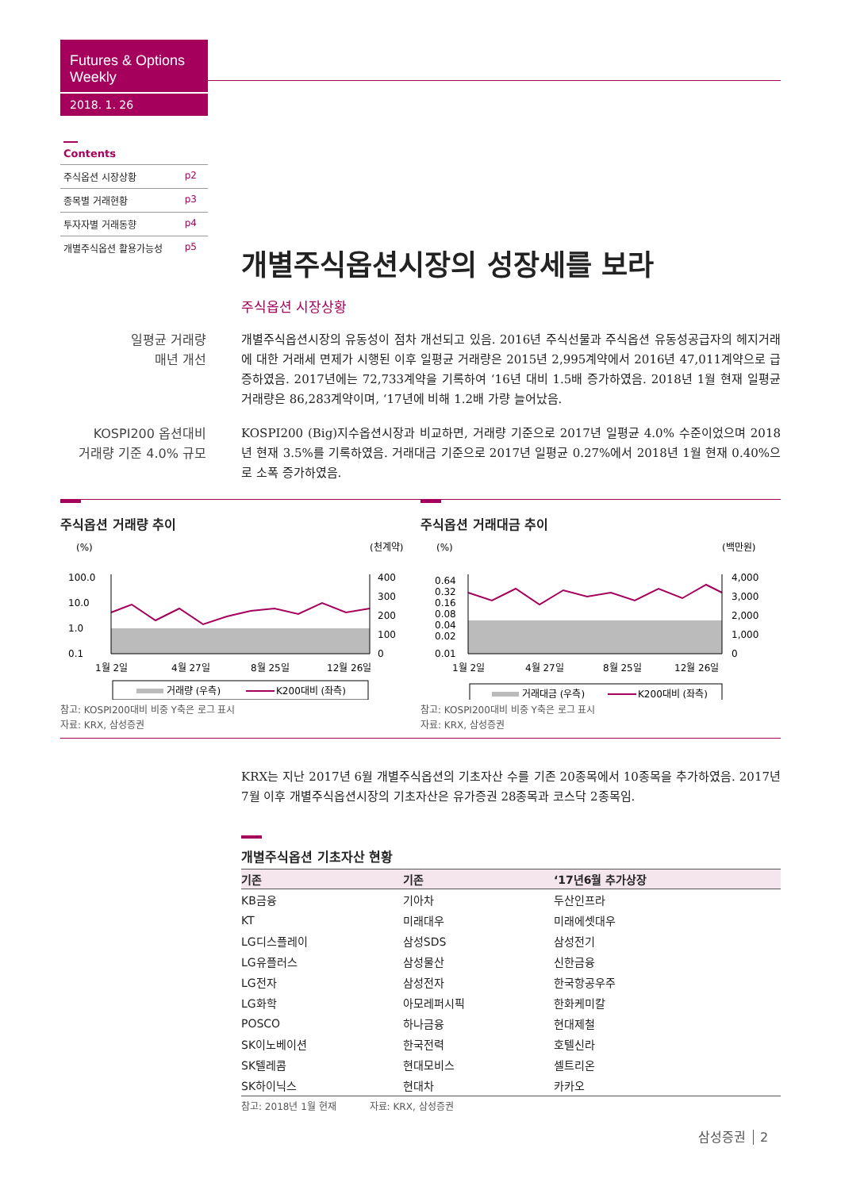Futures & Options Weekly
2018. 1. 26
Contents
주식옵션 시장상황 p2
종목별 거래현황 p3
투자자별 거래동향 p4
개별주식옵션 활용가능성 p5
개별주식옵션시장의 성장세를 보라
주식옵션 시장상황
일평균 거래량
매년 개선
개별주식옵션시장의 유동성이 점차 개선되고 있음. 2016년 주식선물과 주식옵션 유동성공급자의 헤지거래에 대한 거래세 면제가 시행된 이후 일평균 거래량은 2015년 2,995계약에서 2016년 47,011계약으로 급증하였음. 2017년에는 72,733계약을 기록하여 ‘16년 대비 1.5배 증가하였음. 2018년 1월 현재 일평균 거래량은 86,283계약이며, ‘17년에 비해 1.2배 가량 늘어났음.
KOSPI200 옵션대비
거래량 기준 4.0% 규모
KOSPI200 (Big)지수옵션시장과 비교하면, 거래량 기준으로 2017년 일평균 4.0% 수준이었으며 2018년 현재 3.5%를 기록하였음. 거래대금 기준으로 2017년 일평균 0.27%에서 2018년 1월 현재 0.40%으로 소폭 증가하였음.
주식옵션 거래량 추이
(%)
(천계약)
100.0
10.0
1.0
0.1
400
300
200
100
0
1월 2일
4월 27일
8월 25일
12월 26일
거래량 (우측)
K200대비 (좌측)
참고: KOSPI200대비 비중 Y축은 로그 표시
자료: KRX, 삼성증권
주식옵션 거래대금 추이
(%)
(백만원)
0.64
0.32
0.16
0.08
0.04
0.02
0.01
4,000
3,000
2,000
1,000
0
1월 2일
4월 27일
8월 25일
12월 26일
거래대금 (우측)
K200대비 (좌측)
참고: KOSPI200대비 비중 Y축은 로그 표시
자료: KRX, 삼성증권
KRX는 지난 2017년 6월 개별주식옵션의 기초자산 수를 기존 20종목에서 10종목을 추가하였음. 2017년 7월 이후 개별주식옵션시장의 기초자산은 유가증권 28종목과 코스닥 2종목임.
개별주식옵션 기초자산 현황
| 기존 | 기존 | ‘17년6월 추가상장 |
| --- | --- | --- |
| KB금융 | 기아차 | 두산인프라 |
| KT | 미래대우 | 미래에셋대우 |
| LG디스플레이 | 삼성SDS | 삼성전기 |
| LG유플러스 | 삼성물산 | 신한금융 |
| LG전자 | 삼성전자 | 한국항공우주 |
| LG화학 | 아모레퍼시픽 | 한화케미칼 |
| POSCO | 하나금융 | 현대제철 |
| SK이노베이션 | 한국전력 | 호텔신라 |
| SK텔레콤 | 현대모비스 | 셀트리온 |
| SK하이닉스 | 현대차 | 카카오 |
참고: 2018년 1월 현재 자료: KRX, 삼성증권
삼성증권 2